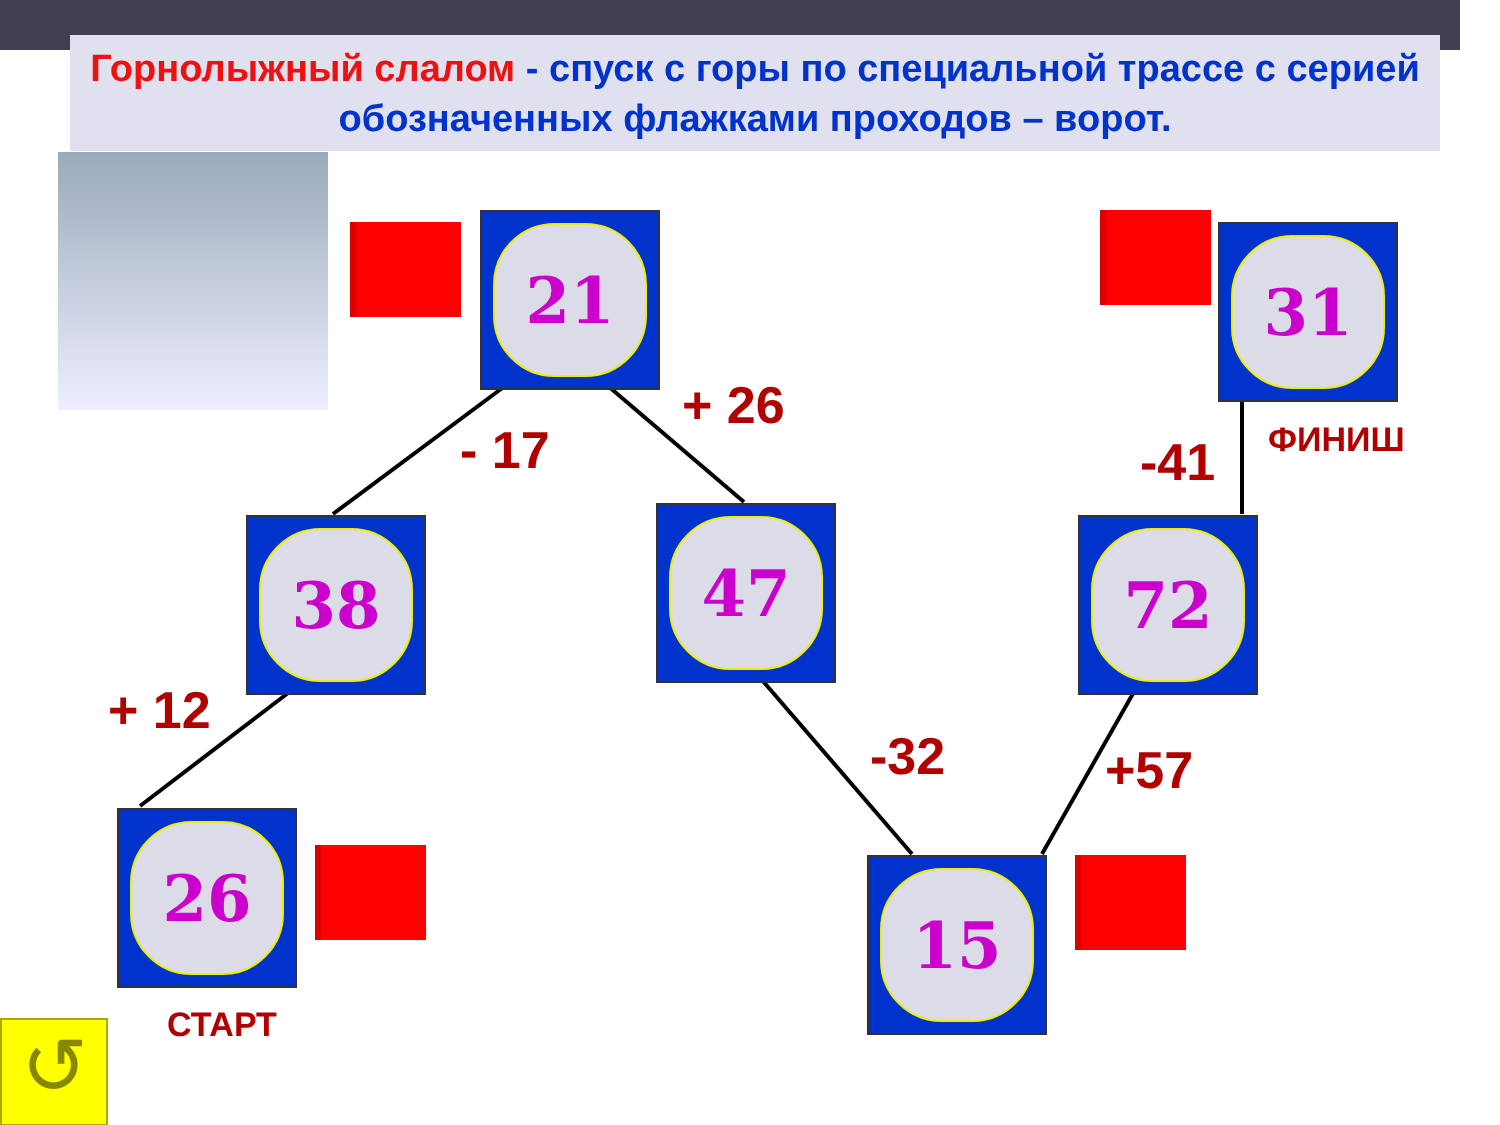Горнолыжный слалом - спуск с горы по специальной трассе с серией обозначенных флажками проходов – ворот.
21
31
38
47
72
26
15
+ 26
- 17 -41 ФИНИШ
+ 12
-32 +57
СТАРТ
↺